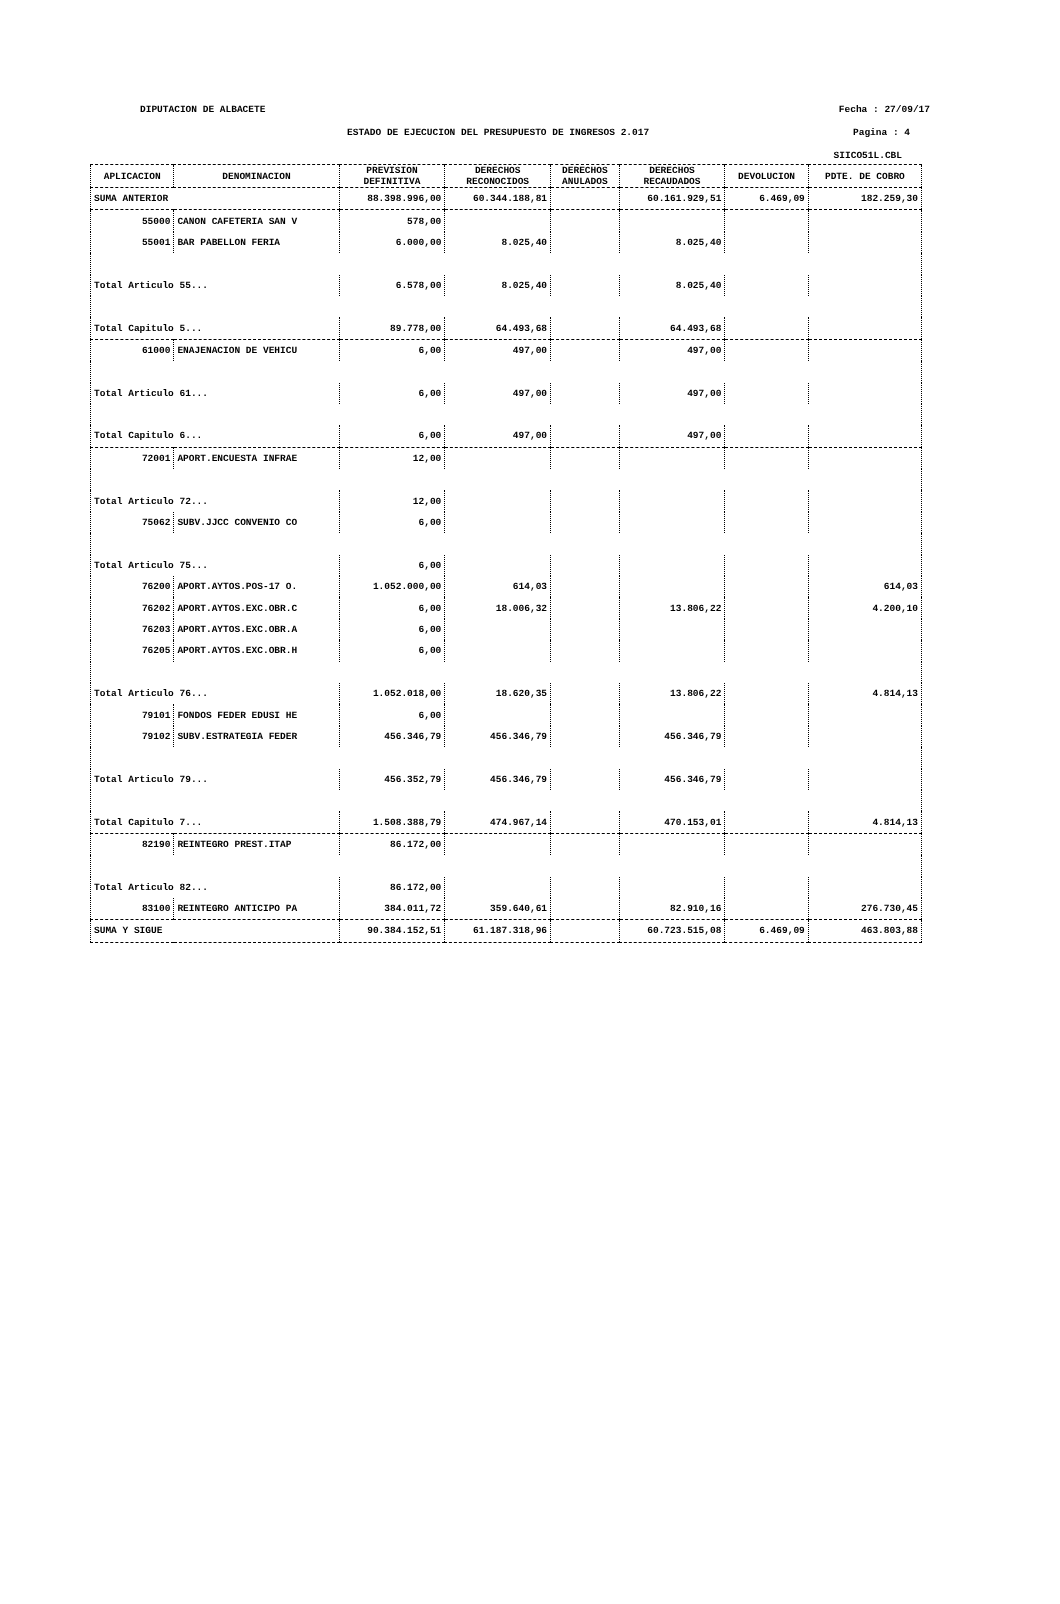DIPUTACION DE ALBACETE Fecha : 27/09/17
ESTADO DE EJECUCION DEL PRESUPUESTO DE INGRESOS 2.017 Pagina : 4
SIICO51L.CBL
| APLICACION | DENOMINACION | PREVISION DEFINITIVA | DERECHOS RECONOCIDOS | DERECHOS ANULADOS | DERECHOS RECAUDADOS | DEVOLUCION | PDTE. DE COBRO |
| --- | --- | --- | --- | --- | --- | --- | --- |
| SUMA ANTERIOR | | 88.398.996,00 | 60.344.188,81 | | 60.161.929,51 | 6.469,09 | 182.259,30 |
| 55000 | CANON CAFETERIA SAN V | 578,00 | | | | | |
| 55001 | BAR PABELLON FERIA | 6.000,00 | 8.025,40 | | 8.025,40 | | |
| Total Articulo 55... | | 6.578,00 | 8.025,40 | | 8.025,40 | | |
| Total Capitulo 5... | | 89.778,00 | 64.493,68 | | 64.493,68 | | |
| 61000 | ENAJENACION DE VEHICU | 6,00 | 497,00 | | 497,00 | | |
| Total Articulo 61... | | 6,00 | 497,00 | | 497,00 | | |
| Total Capitulo 6... | | 6,00 | 497,00 | | 497,00 | | |
| 72001 | APORT.ENCUESTA INFRAE | 12,00 | | | | | |
| Total Articulo 72... | | 12,00 | | | | | |
| 75062 | SUBV.JJCC CONVENIO CO | 6,00 | | | | | |
| Total Articulo 75... | | 6,00 | | | | | |
| 76200 | APORT.AYTOS.POS-17 O. | 1.052.000,00 | 614,03 | | | | 614,03 |
| 76202 | APORT.AYTOS.EXC.OBR.C | 6,00 | 18.006,32 | | 13.806,22 | | 4.200,10 |
| 76203 | APORT.AYTOS.EXC.OBR.A | 6,00 | | | | | |
| 76205 | APORT.AYTOS.EXC.OBR.H | 6,00 | | | | | |
| Total Articulo 76... | | 1.052.018,00 | 18.620,35 | | 13.806,22 | | 4.814,13 |
| 79101 | FONDOS FEDER EDUSI HE | 6,00 | | | | | |
| 79102 | SUBV.ESTRATEGIA FEDER | 456.346,79 | 456.346,79 | | 456.346,79 | | |
| Total Articulo 79... | | 456.352,79 | 456.346,79 | | 456.346,79 | | |
| Total Capitulo 7... | | 1.508.388,79 | 474.967,14 | | 470.153,01 | | 4.814,13 |
| 82190 | REINTEGRO PREST.ITAP | 86.172,00 | | | | | |
| Total Articulo 82... | | 86.172,00 | | | | | |
| 83100 | REINTEGRO ANTICIPO PA | 384.011,72 | 359.640,61 | | 82.910,16 | | 276.730,45 |
| SUMA Y SIGUE | | 90.384.152,51 | 61.187.318,96 | | 60.723.515,08 | 6.469,09 | 463.803,88 |